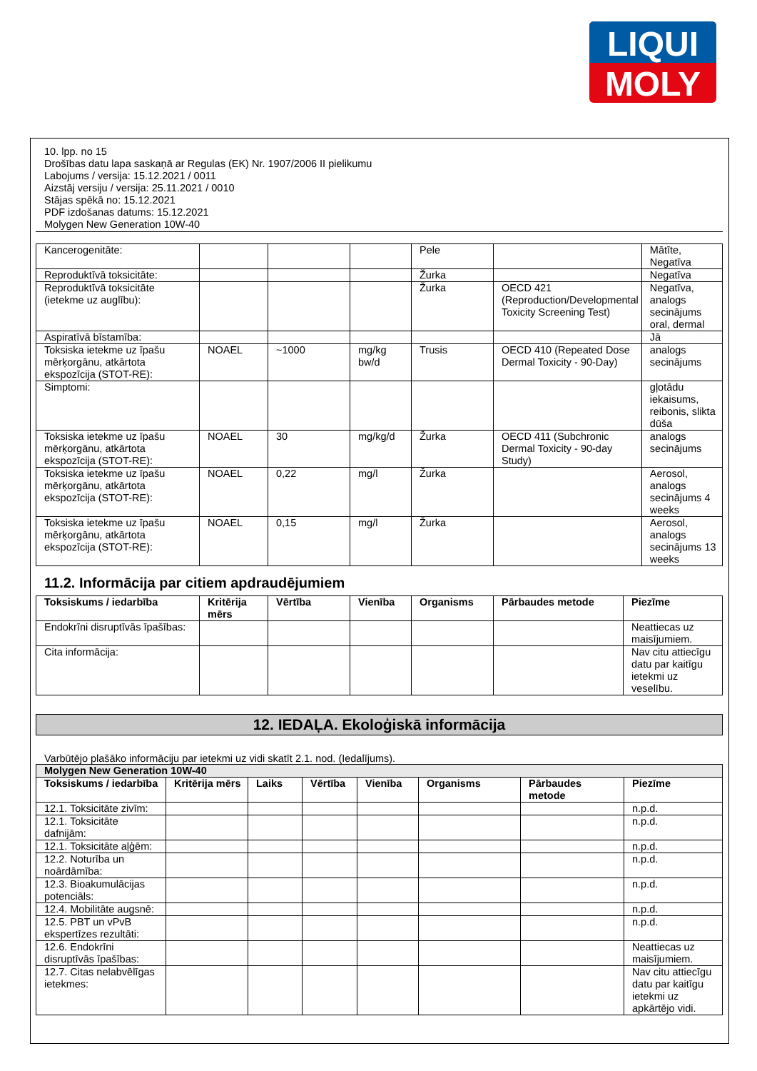LIQUI
MOLY
10. lpp. no 15
Drošības datu lapa saskaņā ar Regulas (EK) Nr. 1907/2006 II pielikumu
Labojums / versija: 15.12.2021 / 0011
Aizstāj versiju / versija: 25.11.2021 / 0010
Stājas spēkā no: 15.12.2021
PDF izdošanas datums: 15.12.2021
Molygen New Generation 10W-40
| Kancerogenitāte: | | | | Pele | | Mātīte, Negatīva |
| Reproduktīvā toksicitāte: | | | | Žurka | | Negatīva |
| Reproduktīvā toksicitāte (ietekme uz auglību): | | | | Žurka | OECD 421 (Reproduction/Developmental Toxicity Screening Test) | Negatīva, analogs secinājums oral, dermal |
| Aspiratīvā bīstamība: | | | | | | Jā |
| Toksiska ietekme uz īpašu mērķorgānu, atkārtota ekspozīcija (STOT-RE): | NOAEL | ~1000 | mg/kg bw/d | Trusis | OECD 410 (Repeated Dose Dermal Toxicity - 90-Day) | analogs secinājums |
| Simptomi: | | | | | | gļotādu iekaisums, reibonis, slikta dūša |
| Toksiska ietekme uz īpašu mērķorgānu, atkārtota ekspozīcija (STOT-RE): | NOAEL | 30 | mg/kg/d | Žurka | OECD 411 (Subchronic Dermal Toxicity - 90-day Study) | analogs secinājums |
| Toksiska ietekme uz īpašu mērķorgānu, atkārtota ekspozīcija (STOT-RE): | NOAEL | 0,22 | mg/l | Žurka | | Aerosol, analogs secinājums 4 weeks |
| Toksiska ietekme uz īpašu mērķorgānu, atkārtota ekspozīcija (STOT-RE): | NOAEL | 0,15 | mg/l | Žurka | | Aerosol, analogs secinājums 13 weeks |
11.2. Informācija par citiem apdraudējumiem
| Toksiskums / iedarbība | Kritērija mērs | Vērtība | Vienība | Organisms | Pārbaudes metode | Piezīme |
| --- | --- | --- | --- | --- | --- | --- |
| Endokrīni disruptīvās īpašības: | | | | | | Neattiecas uz maisījumiem. |
| Cita informācija: | | | | | | Nav citu attiecīgu datu par kaitīgu ietekmi uz veselību. |
12. IEDAĻA. Ekoloģiskā informācija
Varbūtējo plašāko informāciju par ietekmi uz vidi skatīt 2.1. nod. (Iedalījums).
| Molygen New Generation 10W-40 | | | | | | | |
| --- | --- | --- | --- | --- | --- | --- | --- |
| Toksiskums / iedarbība | Kritērija mērs | Laiks | Vērtība | Vienība | Organisms | Pārbaudes metode | Piezīme |
| 12.1. Toksicitāte zivīm: | | | | | | | n.p.d. |
| 12.1. Toksicitāte dafnijām: | | | | | | | n.p.d. |
| 12.1. Toksicitāte aļģēm: | | | | | | | n.p.d. |
| 12.2. Noturība un noārdāmība: | | | | | | | n.p.d. |
| 12.3. Bioakumulācijas potenciāls: | | | | | | | n.p.d. |
| 12.4. Mobilitāte augsnē: | | | | | | | n.p.d. |
| 12.5. PBT un vPvB ekspertīzes rezultāti: | | | | | | | n.p.d. |
| 12.6. Endokrīni disruptīvās īpašības: | | | | | | | Neattiecas uz maisījumiem. |
| 12.7. Citas nelabvēlīgas ietekmes: | | | | | | | Nav citu attiecīgu datu par kaitīgu ietekmi uz apkārtējo vidi. |